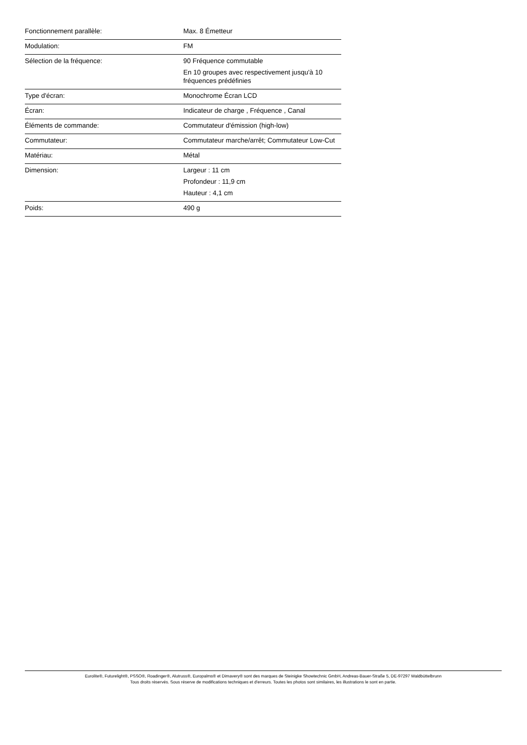| Fonctionnement parallèle: | Max. 8 Émetteur |
| Modulation: | FM |
| Sélection de la fréquence: | 90 Fréquence commutable En 10 groupes avec respectivement jusqu'à 10 fréquences prédéfinies |
| Type d'écran: | Monochrome Écran LCD |
| Écran: | Indicateur de charge , Fréquence , Canal |
| Éléments de commande: | Commutateur d'émission (high-low) |
| Commutateur: | Commutateur marche/arrêt; Commutateur Low-Cut |
| Matériau: | Métal |
| Dimension: | Largeur : 11 cm Profondeur : 11,9 cm Hauteur : 4,1 cm |
| Poids: | 490 g |
Eurolite®, Futurelight®, PSSO®, Roadinger®, Alutruss®, Europalms® et Dimavery® sont des marques de Steinigke Showtechnic GmbH, Andreas-Bauer-Straße 5, DE-97297 Waldbüttelbrunn
Tous droits réservés. Sous réserve de modifications techniques et d'erreurs. Toutes les photos sont similaires, les illustrations le sont en partie.